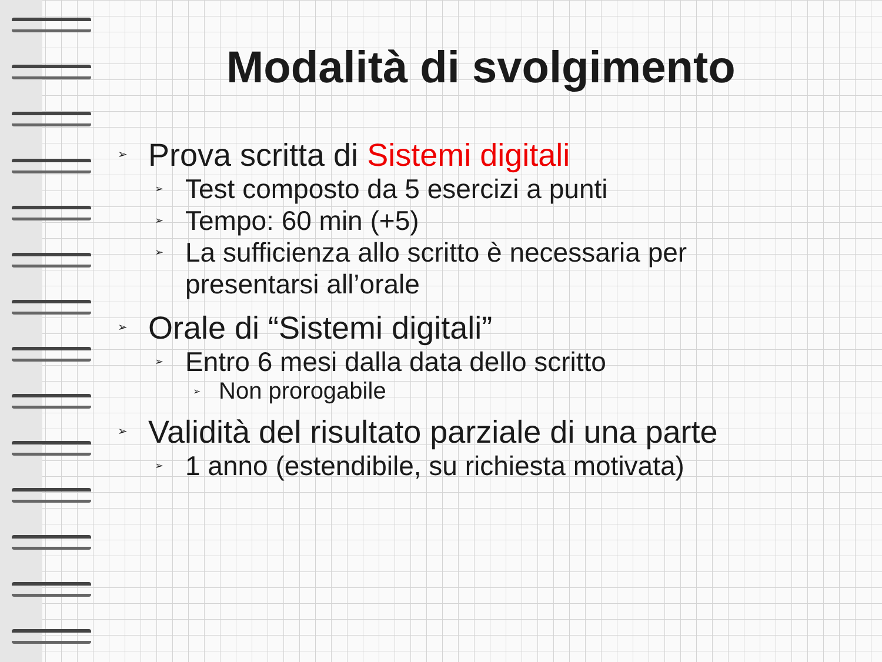Modalità di svolgimento
➢ Prova scritta di Sistemi digitali
➢ Test composto da 5 esercizi a punti
➢ Tempo: 60 min (+5)
➢ La sufficienza allo scritto è necessaria per
presentarsi all’orale
➢ Orale di “Sistemi digitali”
➢ Entro 6 mesi dalla data dello scritto
➢ Non prorogabile
➢ Validità del risultato parziale di una parte
➢ 1 anno (estendibile, su richiesta motivata)